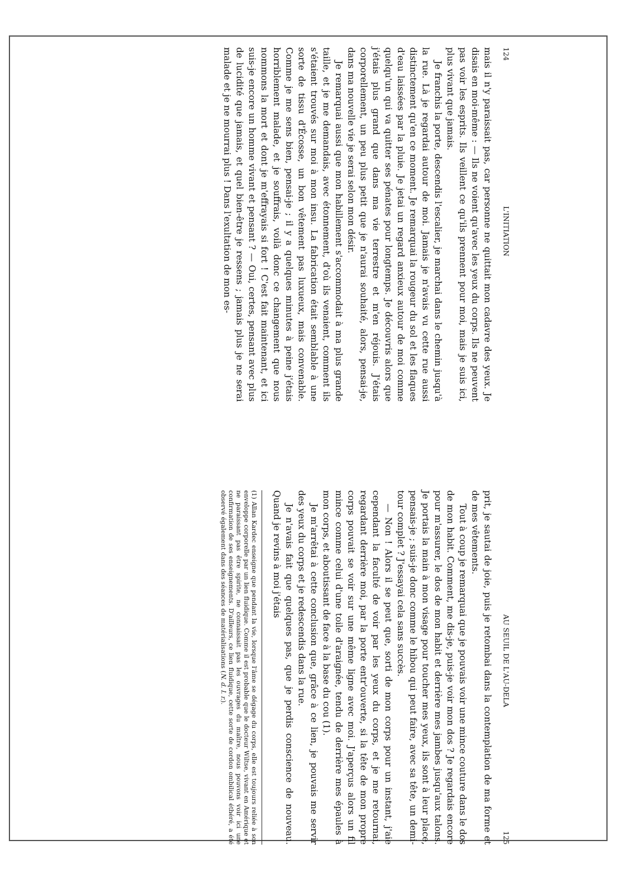124 L'INITIATION
mais il n'y paraissait pas, car personne ne quittait mon cadavre des yeux. Je disais en moi-même : — Ils ne voient qu'avec les yeux du corps. Ils ne peuvent pas voir les esprits. Ils veillent ce qu'ils prennent pour moi, mais je suis ici, plus vivant que jamais.
Je franchis la porte, descendis l'escalier, je marchai dans le chemin jusqu'à la rue. Là je regardai autour de moi. Jamais je n'avais vu cette rue aussi distinctement qu'en ce moment. Je remarquai la rougeur du sol et les flaques d'eau laissées par la pluie. Je jetai un regard anxieux autour de moi comme quelqu'un qui va quitter ses pénates pour longtemps. Je découvris alors que j'étais plus grand que dans ma vie terrestre et m'en réjouis. J'étais corporellement, un peu plus petit que je n'aurai souhaité, alors, pensai-je, dans ma nouvelle vie je serai selon mon désir.
Je remarquai aussi que mon habillement s'accommodait à ma plus grande taille, et je me demandais, avec étonnement, d'où ils venaient, comment ils s'étaient trouvés sur moi à mon insu. La fabrication était semblable à une sorte de tissu d'Écosse, un bon vêtement pas luxueux, mais convenable. Comme je me sens bien, pensai-je ; il y a quelques minutes à peine j'étais horriblement malade, et je souffrais, voilà donc ce changement que nous nommons la mort et dont je m'effrayais si fort ! C'est fait maintenant, et ici suis-je encore un homme vivant et pensant ? — Oui, certes, pensant avec plus de lucidité que jamais, et quel bien-être je ressens ; jamais plus je ne serai malade et je ne mourrai plus ! Dans l'exultation de mon es-
AU SEUIL DE L'AU-DELA 125
prit, je sautai de joie, puis je retombai dans la contemplation de ma forme et de mes vêtements.
Tout à coup je remarquai que je pouvais voir une mince couture dans le dos de mon habit. Comment, me dis-je, puis-je voir mon dos ? Je regardais encore pour m'assurer, le dos de mon habit et derrière mes jambes jusqu'aux talons. Je portais la main à mon visage pour toucher mes yeux, ils sont à leur place, pensais-je ; suis-je donc comme le hibou qui peut faire, avec sa tête, un demi-tour complet ? J'essayai cela sans succès.
— Non ! Alors il se peut que, sorti de mon corps pour un instant, j'aie cependant la faculté de voir par les yeux du corps, et je me retournai, regardant derrière moi, par la porte entr'ouverte, si la tête de mon propre corps pouvait se voir sur une même ligne avec moi. J'aperçus alors un fil mince comme celui d'une toile d'araignée, tendu de derrière mes épaules à mon corps, et aboutissant de face à la base du cou (1).
Je m'arrêtai à cette conclusion que, grâce à ce lien, je pouvais me servir des yeux du corps et je redescendis dans la rue.
Je n'avais fait que quelques pas, que je perdis conscience de nouveau. Quand je revins à moi j'étais
(1) Allan Kardec enseigne que pendant la vie, lorsque l'âme se dégage du corps, elle est toujours reliée à son enveloppe corporelle par un lien fluidique. Comme il est probable que le docteur Wiltse, vivant en Amérique et ne paraissant pas être spirite, ne connaissait pas les ouvrages du maître, nous pouvons voir ici une confirmation de ses enseignements. D'ailleurs, ce lien fluidique, cette sorte de cordon ombilical éthéré, a été observé également dans des séances de matérialisations (N. d. l. r.).